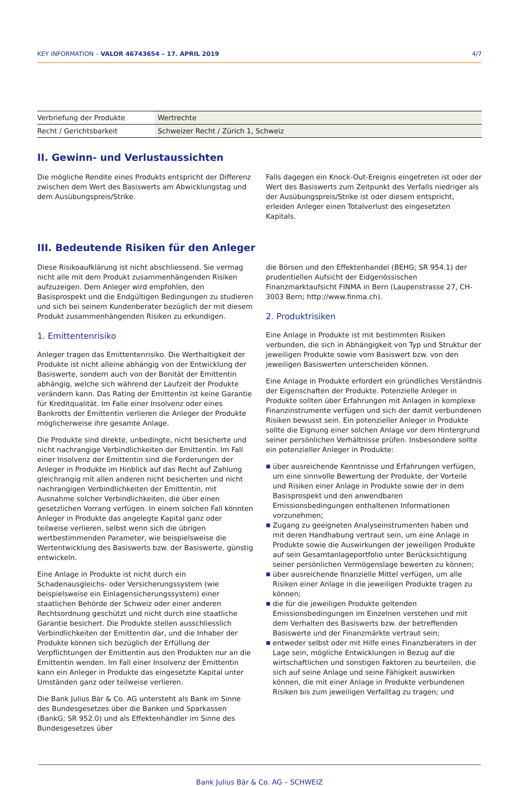KEY INFORMATION – VALOR 46743654 – 17. APRIL 2019 4/7
| Verbriefung der Produkte | Wertrechte |
| Recht / Gerichtsbarkeit | Schweizer Recht / Zürich 1, Schweiz |
II. Gewinn- und Verlustaussichten
Die mögliche Rendite eines Produkts entspricht der Differenz zwischen dem Wert des Basiswerts am Abwicklungstag und dem Ausübungspreis/Strike.
Falls dagegen ein Knock-Out-Ereignis eingetreten ist oder der Wert des Basiswerts zum Zeitpunkt des Verfalls niedriger als der Ausübungspreis/Strike ist oder diesem entspricht, erleiden Anleger einen Totalverlust des eingesetzten Kapitals.
III. Bedeutende Risiken für den Anleger
Diese Risikoaufklärung ist nicht abschliessend. Sie vermag nicht alle mit dem Produkt zusammenhängenden Risiken aufzuzeigen. Dem Anleger wird empfohlen, den Basisprospekt und die Endgültigen Bedingungen zu studieren und sich bei seinem Kundenberater bezüglich der mit diesem Produkt zusammenhängenden Risiken zu erkundigen.
1. Emittentenrisiko
Anleger tragen das Emittentenrisiko. Die Werthaltigkeit der Produkte ist nicht alleine abhängig von der Entwicklung der Basiswerte, sondern auch von der Bonität der Emittentin abhängig, welche sich während der Laufzeit der Produkte verändern kann. Das Rating der Emittentin ist keine Garantie für Kreditqualität. Im Falle einer Insolvenz oder eines Bankrotts der Emittentin verlieren die Anleger der Produkte möglicherweise ihre gesamte Anlage.
Die Produkte sind direkte, unbedingte, nicht besicherte und nicht nachrangige Verbindlichkeiten der Emittentin. Im Fall einer Insolvenz der Emittentin sind die Forderungen der Anleger in Produkte im Hinblick auf das Recht auf Zahlung gleichrangig mit allen anderen nicht besicherten und nicht nachrangigen Verbindlichkeiten der Emittentin, mit Ausnahme solcher Verbindlichkeiten, die über einen gesetzlichen Vorrang verfügen. In einem solchen Fall könnten Anleger in Produkte das angelegte Kapital ganz oder teilweise verlieren, selbst wenn sich die übrigen wertbestimmenden Parameter, wie beispielsweise die Wertentwicklung des Basiswerts bzw. der Basiswerte, günstig entwickeln.
Eine Anlage in Produkte ist nicht durch ein Schadenausgleichs- oder Versicherungssystem (wie beispielsweise ein Einlagensicherungssystem) einer staatlichen Behörde der Schweiz oder einer anderen Rechtsordnung geschützt und nicht durch eine staatliche Garantie besichert. Die Produkte stellen ausschliesslich Verbindlichkeiten der Emittentin dar, und die Inhaber der Produkte können sich bezüglich der Erfüllung der Verpflichtungen der Emittentin aus den Produkten nur an die Emittentin wenden. Im Fall einer Insolvenz der Emittentin kann ein Anleger in Produkte das eingesetzte Kapital unter Umständen ganz oder teilweise verlieren.
Die Bank Julius Bär & Co. AG untersteht als Bank im Sinne des Bundesgesetzes über die Banken und Sparkassen (BankG; SR 952.0) und als Effektenhändler im Sinne des Bundesgesetzes über
die Börsen und den Effektenhandel (BEHG; SR 954.1) der prudentiellen Aufsicht der Eidgenössischen Finanzmarktaufsicht FINMA in Bern (Laupenstrasse 27, CH-3003 Bern; http://www.finma.ch).
2. Produktrisiken
Eine Anlage in Produkte ist mit bestimmten Risiken verbunden, die sich in Abhängigkeit von Typ und Struktur der jeweiligen Produkte sowie vom Basiswert bzw. von den jeweiligen Basiswerten unterscheiden können.
Eine Anlage in Produkte erfordert ein gründliches Verständnis der Eigenschaften der Produkte. Potenzielle Anleger in Produkte sollten über Erfahrungen mit Anlagen in komplexe Finanzinstrumente verfügen und sich der damit verbundenen Risiken bewusst sein. Ein potenzieller Anleger in Produkte sollte die Eignung einer solchen Anlage vor dem Hintergrund seiner persönlichen Verhältnisse prüfen. Insbesondere sollte ein potenzieller Anleger in Produkte:
■ über ausreichende Kenntnisse und Erfahrungen verfügen, um eine sinnvolle Bewertung der Produkte, der Vorteile und Risiken einer Anlage in Produkte sowie der in dem Basisprospekt und den anwendbaren Emissionsbedingungen enthaltenen Informationen vorzunehmen;
■ Zugang zu geeigneten Analyseinstrumenten haben und mit deren Handhabung vertraut sein, um eine Anlage in Produkte sowie die Auswirkungen der jeweiligen Produkte auf sein Gesamtanlageportfolio unter Berücksichtigung seiner persönlichen Vermögenslage bewerten zu können;
■ über ausreichende finanzielle Mittel verfügen, um alle Risiken einer Anlage in die jeweiligen Produkte tragen zu können;
■ die für die jeweiligen Produkte geltenden Emissionsbedingungen im Einzelnen verstehen und mit dem Verhalten des Basiswerts bzw. der betreffenden Basiswerte und der Finanzmärkte vertraut sein;
■ entweder selbst oder mit Hilfe eines Finanzberaters in der Lage sein, mögliche Entwicklungen in Bezug auf die wirtschaftlichen und sonstigen Faktoren zu beurteilen, die sich auf seine Anlage und seine Fähigkeit auswirken können, die mit einer Anlage in Produkte verbundenen Risiken bis zum jeweiligen Verfalltag zu tragen; und
Bank Julius Bär & Co. AG – SCHWEIZ